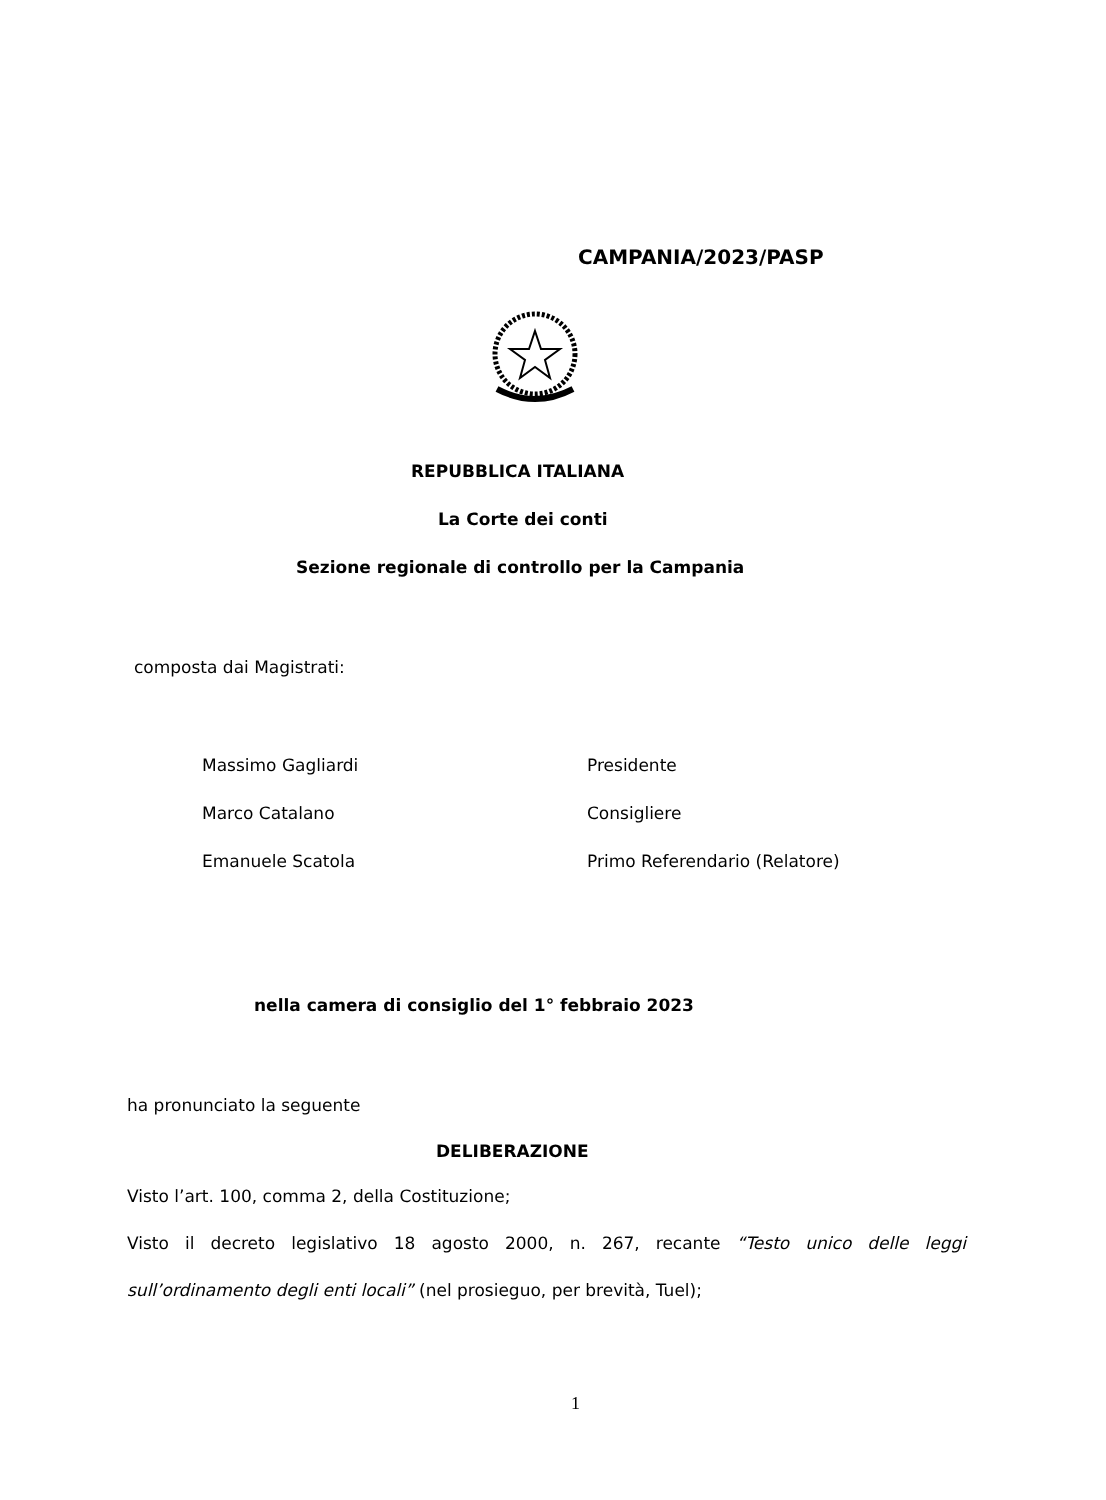CAMPANIA/2023/PASP
REPUBBLICA ITALIANA
La Corte dei conti
Sezione regionale di controllo per la Campania
composta dai Magistrati:
Massimo Gagliardi Presidente
Marco Catalano Consigliere
Emanuele Scatola Primo Referendario (Relatore)
nella camera di consiglio del 1° febbraio 2023
ha pronunciato la seguente
DELIBERAZIONE
Visto l’art. 100, comma 2, della Costituzione;
Visto il decreto legislativo 18 agosto 2000, n. 267, recante “Testo unico delle leggi sull’ordinamento degli enti locali” (nel prosieguo, per brevità, Tuel);
1